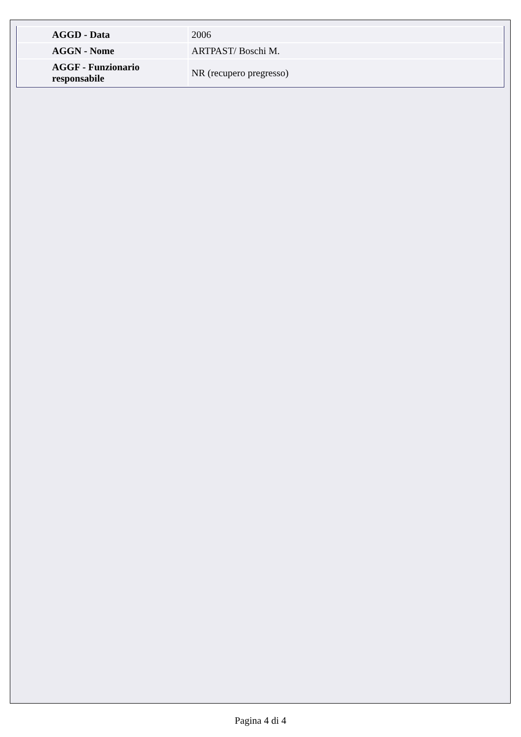| AGGD - Data | 2006 |
| AGGN - Nome | ARTPAST/ Boschi M. |
| AGGF - Funzionario responsabile | NR (recupero pregresso) |
Pagina 4 di 4